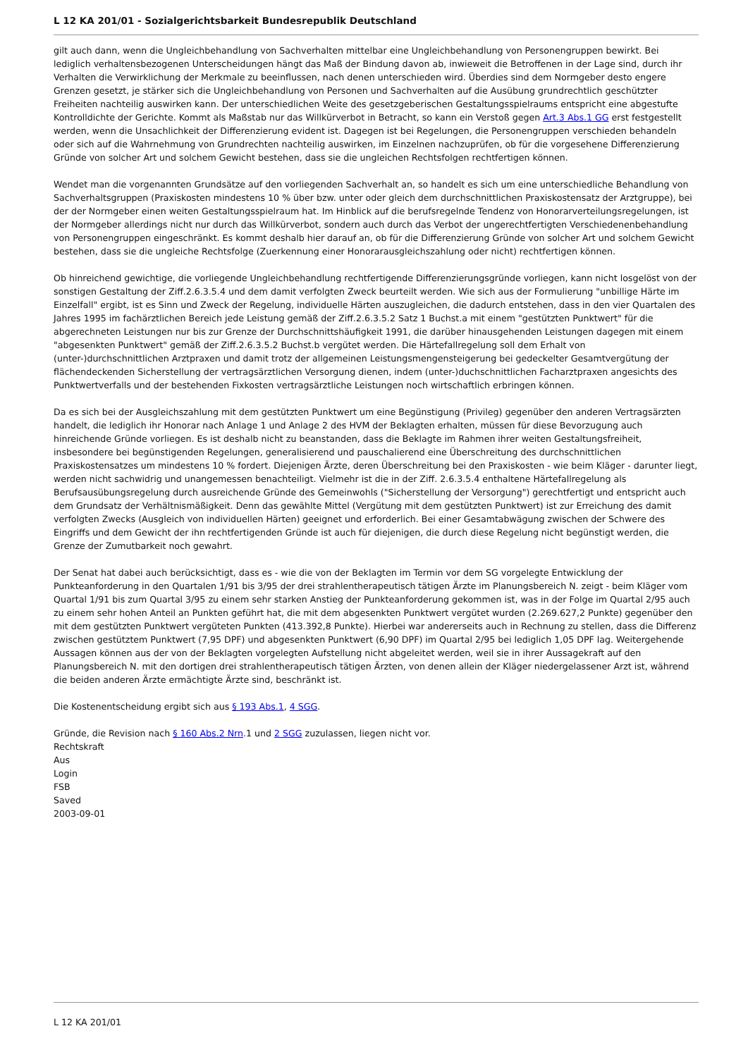L 12 KA 201/01 - Sozialgerichtsbarkeit Bundesrepublik Deutschland
gilt auch dann, wenn die Ungleichbehandlung von Sachverhalten mittelbar eine Ungleichbehandlung von Personengruppen bewirkt. Bei lediglich verhaltensbezogenen Unterscheidungen hängt das Maß der Bindung davon ab, inwieweit die Betroffenen in der Lage sind, durch ihr Verhalten die Verwirklichung der Merkmale zu beeinflussen, nach denen unterschieden wird. Überdies sind dem Normgeber desto engere Grenzen gesetzt, je stärker sich die Ungleichbehandlung von Personen und Sachverhalten auf die Ausübung grundrechtlich geschützter Freiheiten nachteilig auswirken kann. Der unterschiedlichen Weite des gesetzgeberischen Gestaltungsspielraums entspricht eine abgestufte Kontrolldichte der Gerichte. Kommt als Maßstab nur das Willkürverbot in Betracht, so kann ein Verstoß gegen Art.3 Abs.1 GG erst festgestellt werden, wenn die Unsachlichkeit der Differenzierung evident ist. Dagegen ist bei Regelungen, die Personengruppen verschieden behandeln oder sich auf die Wahrnehmung von Grundrechten nachteilig auswirken, im Einzelnen nachzuprüfen, ob für die vorgesehene Differenzierung Gründe von solcher Art und solchem Gewicht bestehen, dass sie die ungleichen Rechtsfolgen rechtfertigen können.
Wendet man die vorgenannten Grundsätze auf den vorliegenden Sachverhalt an, so handelt es sich um eine unterschiedliche Behandlung von Sachverhaltsgruppen (Praxiskosten mindestens 10 % über bzw. unter oder gleich dem durchschnittlichen Praxiskostensatz der Arztgruppe), bei der der Normgeber einen weiten Gestaltungsspielraum hat. Im Hinblick auf die berufsregelnde Tendenz von Honorarverteilungsregelungen, ist der Normgeber allerdings nicht nur durch das Willkürverbot, sondern auch durch das Verbot der ungerechtfertigten Verschiedenenbehandlung von Personengruppen eingeschränkt. Es kommt deshalb hier darauf an, ob für die Differenzierung Gründe von solcher Art und solchem Gewicht bestehen, dass sie die ungleiche Rechtsfolge (Zuerkennung einer Honorarausgleichszahlung oder nicht) rechtfertigen können.
Ob hinreichend gewichtige, die vorliegende Ungleichbehandlung rechtfertigende Differenzierungsgründe vorliegen, kann nicht losgelöst von der sonstigen Gestaltung der Ziff.2.6.3.5.4 und dem damit verfolgten Zweck beurteilt werden. Wie sich aus der Formulierung "unbillige Härte im Einzelfall" ergibt, ist es Sinn und Zweck der Regelung, individuelle Härten auszugleichen, die dadurch entstehen, dass in den vier Quartalen des Jahres 1995 im fachärztlichen Bereich jede Leistung gemäß der Ziff.2.6.3.5.2 Satz 1 Buchst.a mit einem "gestützten Punktwert" für die abgerechneten Leistungen nur bis zur Grenze der Durchschnittshäufigkeit 1991, die darüber hinausgehenden Leistungen dagegen mit einem "abgesenkten Punktwert" gemäß der Ziff.2.6.3.5.2 Buchst.b vergütet werden. Die Härtefallregelung soll dem Erhalt von (unter-)durchschnittlichen Arztpraxen und damit trotz der allgemeinen Leistungsmengensteigerung bei gedeckelter Gesamtvergütung der flächendeckenden Sicherstellung der vertragsärztlichen Versorgung dienen, indem (unter-)duchschnittlichen Facharztpraxen angesichts des Punktwertverfalls und der bestehenden Fixkosten vertragsärztliche Leistungen noch wirtschaftlich erbringen können.
Da es sich bei der Ausgleichszahlung mit dem gestützten Punktwert um eine Begünstigung (Privileg) gegenüber den anderen Vertragsärzten handelt, die lediglich ihr Honorar nach Anlage 1 und Anlage 2 des HVM der Beklagten erhalten, müssen für diese Bevorzugung auch hinreichende Gründe vorliegen. Es ist deshalb nicht zu beanstanden, dass die Beklagte im Rahmen ihrer weiten Gestaltungsfreiheit, insbesondere bei begünstigenden Regelungen, generalisierend und pauschalierend eine Überschreitung des durchschnittlichen Praxiskostensatzes um mindestens 10 % fordert. Diejenigen Ärzte, deren Überschreitung bei den Praxiskosten - wie beim Kläger - darunter liegt, werden nicht sachwidrig und unangemessen benachteiligt. Vielmehr ist die in der Ziff. 2.6.3.5.4 enthaltene Härtefallregelung als Berufsausübungsregelung durch ausreichende Gründe des Gemeinwohls ("Sicherstellung der Versorgung") gerechtfertigt und entspricht auch dem Grundsatz der Verhältnismäßigkeit. Denn das gewählte Mittel (Vergütung mit dem gestützten Punktwert) ist zur Erreichung des damit verfolgten Zwecks (Ausgleich von individuellen Härten) geeignet und erforderlich. Bei einer Gesamtabwägung zwischen der Schwere des Eingriffs und dem Gewicht der ihn rechtfertigenden Gründe ist auch für diejenigen, die durch diese Regelung nicht begünstigt werden, die Grenze der Zumutbarkeit noch gewahrt.
Der Senat hat dabei auch berücksichtigt, dass es - wie die von der Beklagten im Termin vor dem SG vorgelegte Entwicklung der Punkteanforderung in den Quartalen 1/91 bis 3/95 der drei strahlentherapeutisch tätigen Ärzte im Planungsbereich N. zeigt - beim Kläger vom Quartal 1/91 bis zum Quartal 3/95 zu einem sehr starken Anstieg der Punkteanforderung gekommen ist, was in der Folge im Quartal 2/95 auch zu einem sehr hohen Anteil an Punkten geführt hat, die mit dem abgesenkten Punktwert vergütet wurden (2.269.627,2 Punkte) gegenüber den mit dem gestützten Punktwert vergüteten Punkten (413.392,8 Punkte). Hierbei war andererseits auch in Rechnung zu stellen, dass die Differenz zwischen gestütztem Punktwert (7,95 DPF) und abgesenkten Punktwert (6,90 DPF) im Quartal 2/95 bei lediglich 1,05 DPF lag. Weitergehende Aussagen können aus der von der Beklagten vorgelegten Aufstellung nicht abgeleitet werden, weil sie in ihrer Aussagekraft auf den Planungsbereich N. mit den dortigen drei strahlentherapeutisch tätigen Ärzten, von denen allein der Kläger niedergelassener Arzt ist, während die beiden anderen Ärzte ermächtigte Ärzte sind, beschränkt ist.
Die Kostenentscheidung ergibt sich aus § 193 Abs.1, 4 SGG.
Gründe, die Revision nach § 160 Abs.2 Nrn.1 und 2 SGG zuzulassen, liegen nicht vor.
Rechtskraft
Aus
Login
FSB
Saved
2003-09-01
L 12 KA 201/01